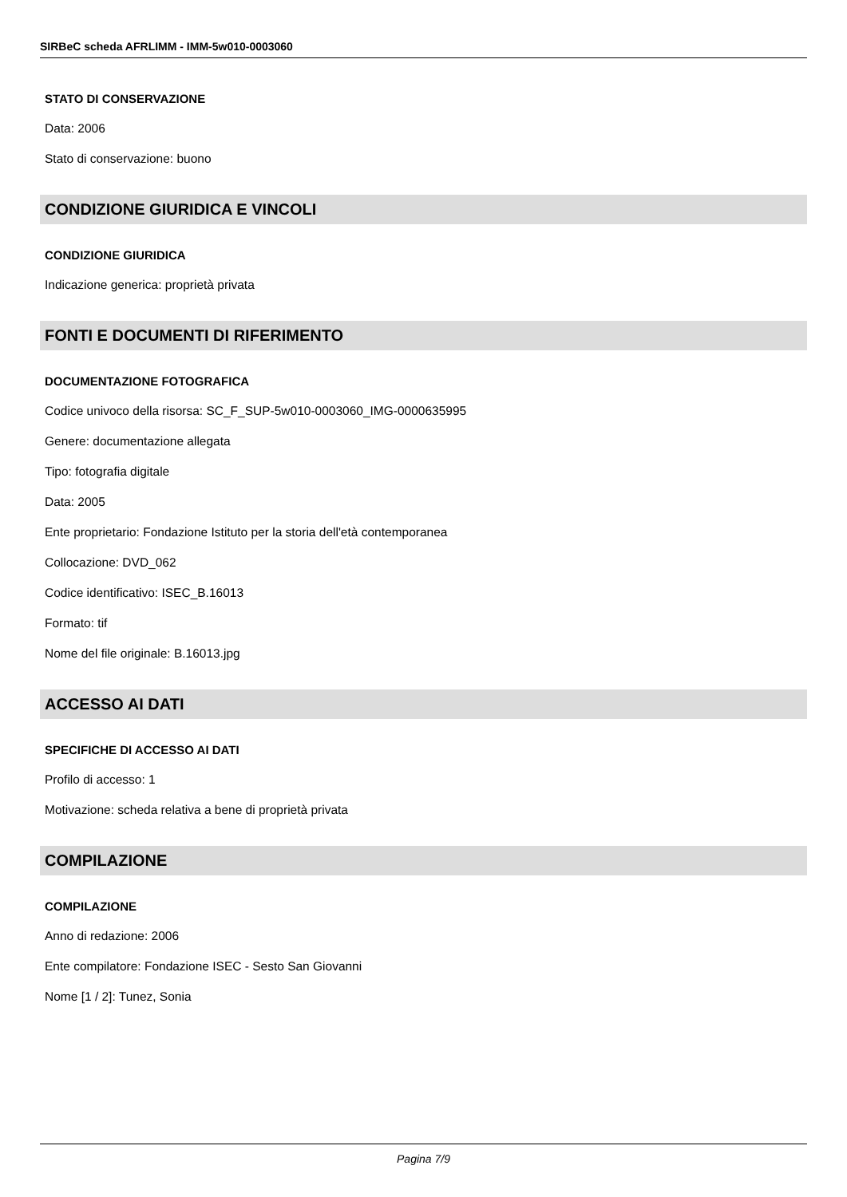SIRBeC scheda AFRLIMM - IMM-5w010-0003060
STATO DI CONSERVAZIONE
Data: 2006
Stato di conservazione: buono
CONDIZIONE GIURIDICA E VINCOLI
CONDIZIONE GIURIDICA
Indicazione generica: proprietà privata
FONTI E DOCUMENTI DI RIFERIMENTO
DOCUMENTAZIONE FOTOGRAFICA
Codice univoco della risorsa: SC_F_SUP-5w010-0003060_IMG-0000635995
Genere: documentazione allegata
Tipo: fotografia digitale
Data: 2005
Ente proprietario: Fondazione Istituto per la storia dell'età contemporanea
Collocazione: DVD_062
Codice identificativo: ISEC_B.16013
Formato: tif
Nome del file originale: B.16013.jpg
ACCESSO AI DATI
SPECIFICHE DI ACCESSO AI DATI
Profilo di accesso: 1
Motivazione: scheda relativa a bene di proprietà privata
COMPILAZIONE
COMPILAZIONE
Anno di redazione: 2006
Ente compilatore: Fondazione ISEC - Sesto San Giovanni
Nome [1 / 2]: Tunez, Sonia
Pagina 7/9